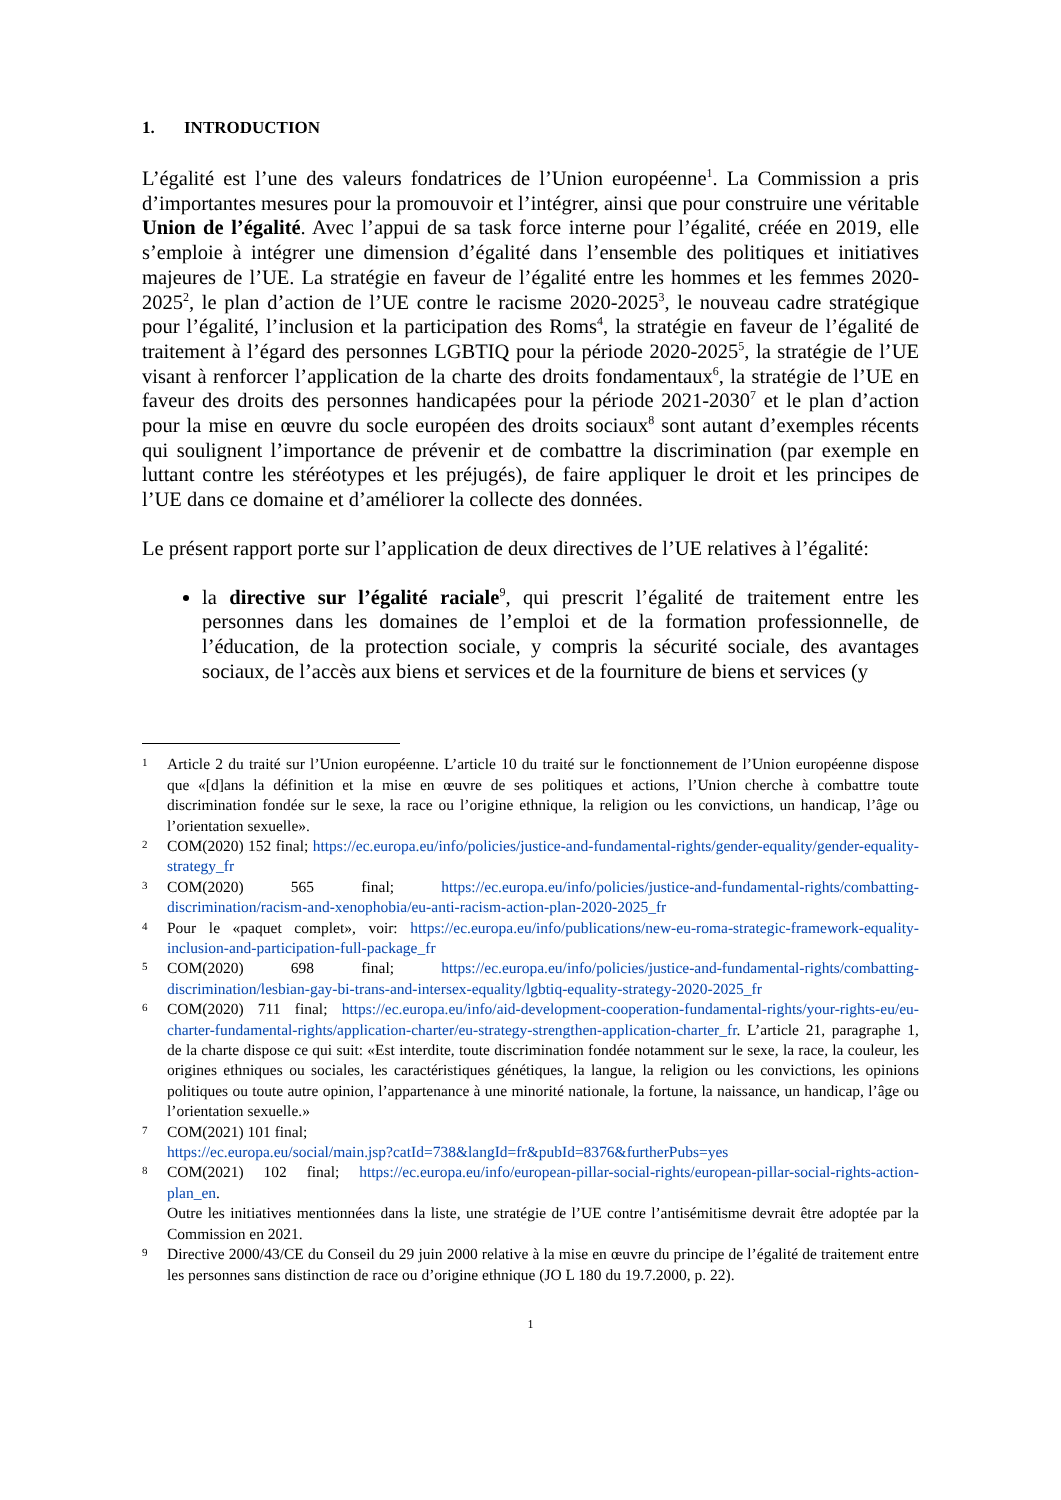1. INTRODUCTION
L’égalité est l’une des valeurs fondatrices de l’Union européenne<sup>1</sup>. La Commission a pris d’importantes mesures pour la promouvoir et l’intégrer, ainsi que pour construire une véritable Union de l’égalité. Avec l’appui de sa task force interne pour l’égalité, créée en 2019, elle s’emploie à intégrer une dimension d’égalité dans l’ensemble des politiques et initiatives majeures de l’UE. La stratégie en faveur de l’égalité entre les hommes et les femmes 2020-2025<sup>2</sup>, le plan d’action de l’UE contre le racisme 2020-2025<sup>3</sup>, le nouveau cadre stratégique pour l’égalité, l’inclusion et la participation des Roms<sup>4</sup>, la stratégie en faveur de l’égalité de traitement à l’égard des personnes LGBTIQ pour la période 2020-2025<sup>5</sup>, la stratégie de l’UE visant à renforcer l’application de la charte des droits fondamentaux<sup>6</sup>, la stratégie de l’UE en faveur des droits des personnes handicapées pour la période 2021-2030<sup>7</sup> et le plan d’action pour la mise en œuvre du socle européen des droits sociaux<sup>8</sup> sont autant d’exemples récents qui soulignent l’importance de prévenir et de combattre la discrimination (par exemple en luttant contre les stéréotypes et les préjugés), de faire appliquer le droit et les principes de l’UE dans ce domaine et d’améliorer la collecte des données.
Le présent rapport porte sur l’application de deux directives de l’UE relatives à l’égalité:
la directive sur l’égalité raciale<sup>9</sup>, qui prescrit l’égalité de traitement entre les personnes dans les domaines de l’emploi et de la formation professionnelle, de l’éducation, de la protection sociale, y compris la sécurité sociale, des avantages sociaux, de l’accès aux biens et services et de la fourniture de biens et services (y
1
Article 2 du traité sur l’Union européenne. L’article 10 du traité sur le fonctionnement de l’Union européenne dispose que «[d]ans la définition et la mise en œuvre de ses politiques et actions, l’Union cherche à combattre toute discrimination fondée sur le sexe, la race ou l’origine ethnique, la religion ou les convictions, un handicap, l’âge ou l’orientation sexuelle».
2
COM(2020) 152 final; https://ec.europa.eu/info/policies/justice-and-fundamental-rights/gender-equality/gender-equality-strategy_fr
3
COM(2020) 565 final; https://ec.europa.eu/info/policies/justice-and-fundamental-rights/combatting-discrimination/racism-and-xenophobia/eu-anti-racism-action-plan-2020-2025_fr
4
Pour le «paquet complet», voir: https://ec.europa.eu/info/publications/new-eu-roma-strategic-framework-equality-inclusion-and-participation-full-package_fr
5
COM(2020) 698 final; https://ec.europa.eu/info/policies/justice-and-fundamental-rights/combatting-discrimination/lesbian-gay-bi-trans-and-intersex-equality/lgbtiq-equality-strategy-2020-2025_fr
6
COM(2020) 711 final; https://ec.europa.eu/info/aid-development-cooperation-fundamental-rights/your-rights-eu/eu-charter-fundamental-rights/application-charter/eu-strategy-strengthen-application-charter_fr. L’article 21, paragraphe 1, de la charte dispose ce qui suit: «Est interdite, toute discrimination fondée notamment sur le sexe, la race, la couleur, les origines ethniques ou sociales, les caractéristiques génétiques, la langue, la religion ou les convictions, les opinions politiques ou toute autre opinion, l’appartenance à une minorité nationale, la fortune, la naissance, un handicap, l’âge ou l’orientation sexuelle.»
7
COM(2021) 101 final;
https://ec.europa.eu/social/main.jsp?catId=738&langId=fr&pubId=8376&furtherPubs=yes
8
COM(2021) 102 final; https://ec.europa.eu/info/european-pillar-social-rights/european-pillar-social-rights-action-plan_en.
Outre les initiatives mentionnées dans la liste, une stratégie de l’UE contre l’antisémitisme devrait être adoptée par la Commission en 2021.
9
Directive 2000/43/CE du Conseil du 29 juin 2000 relative à la mise en œuvre du principe de l’égalité de traitement entre les personnes sans distinction de race ou d’origine ethnique (JO L 180 du 19.7.2000, p. 22).
1